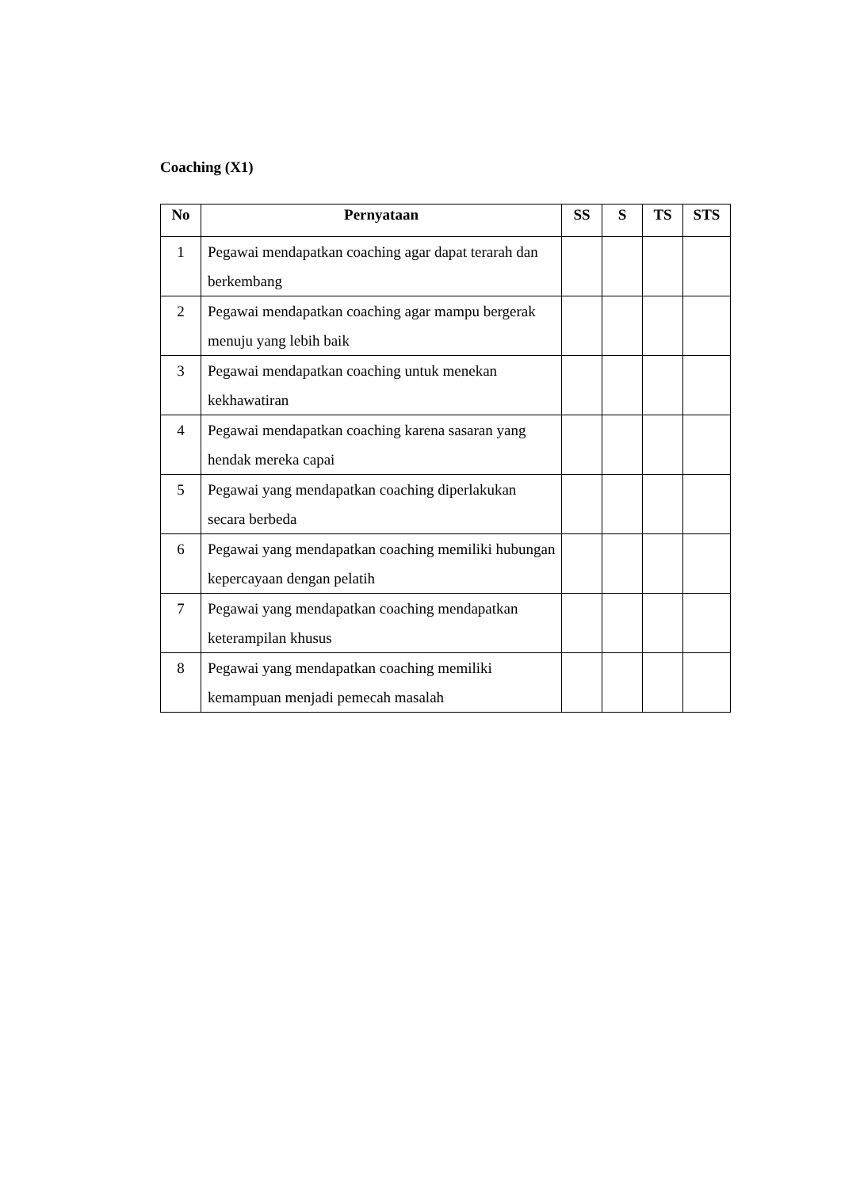Coaching (X1)
| No | Pernyataan | SS | S | TS | STS |
| --- | --- | --- | --- | --- | --- |
| 1 | Pegawai mendapatkan coaching agar dapat terarah dan berkembang | | | | |
| 2 | Pegawai mendapatkan coaching agar mampu bergerak menuju yang lebih baik | | | | |
| 3 | Pegawai mendapatkan coaching untuk menekan kekhawatiran | | | | |
| 4 | Pegawai mendapatkan coaching karena sasaran yang hendak mereka capai | | | | |
| 5 | Pegawai yang mendapatkan coaching diperlakukan secara berbeda | | | | |
| 6 | Pegawai yang mendapatkan coaching memiliki hubungan kepercayaan dengan pelatih | | | | |
| 7 | Pegawai yang mendapatkan coaching mendapatkan keterampilan khusus | | | | |
| 8 | Pegawai yang mendapatkan coaching memiliki kemampuan menjadi pemecah masalah | | | | |